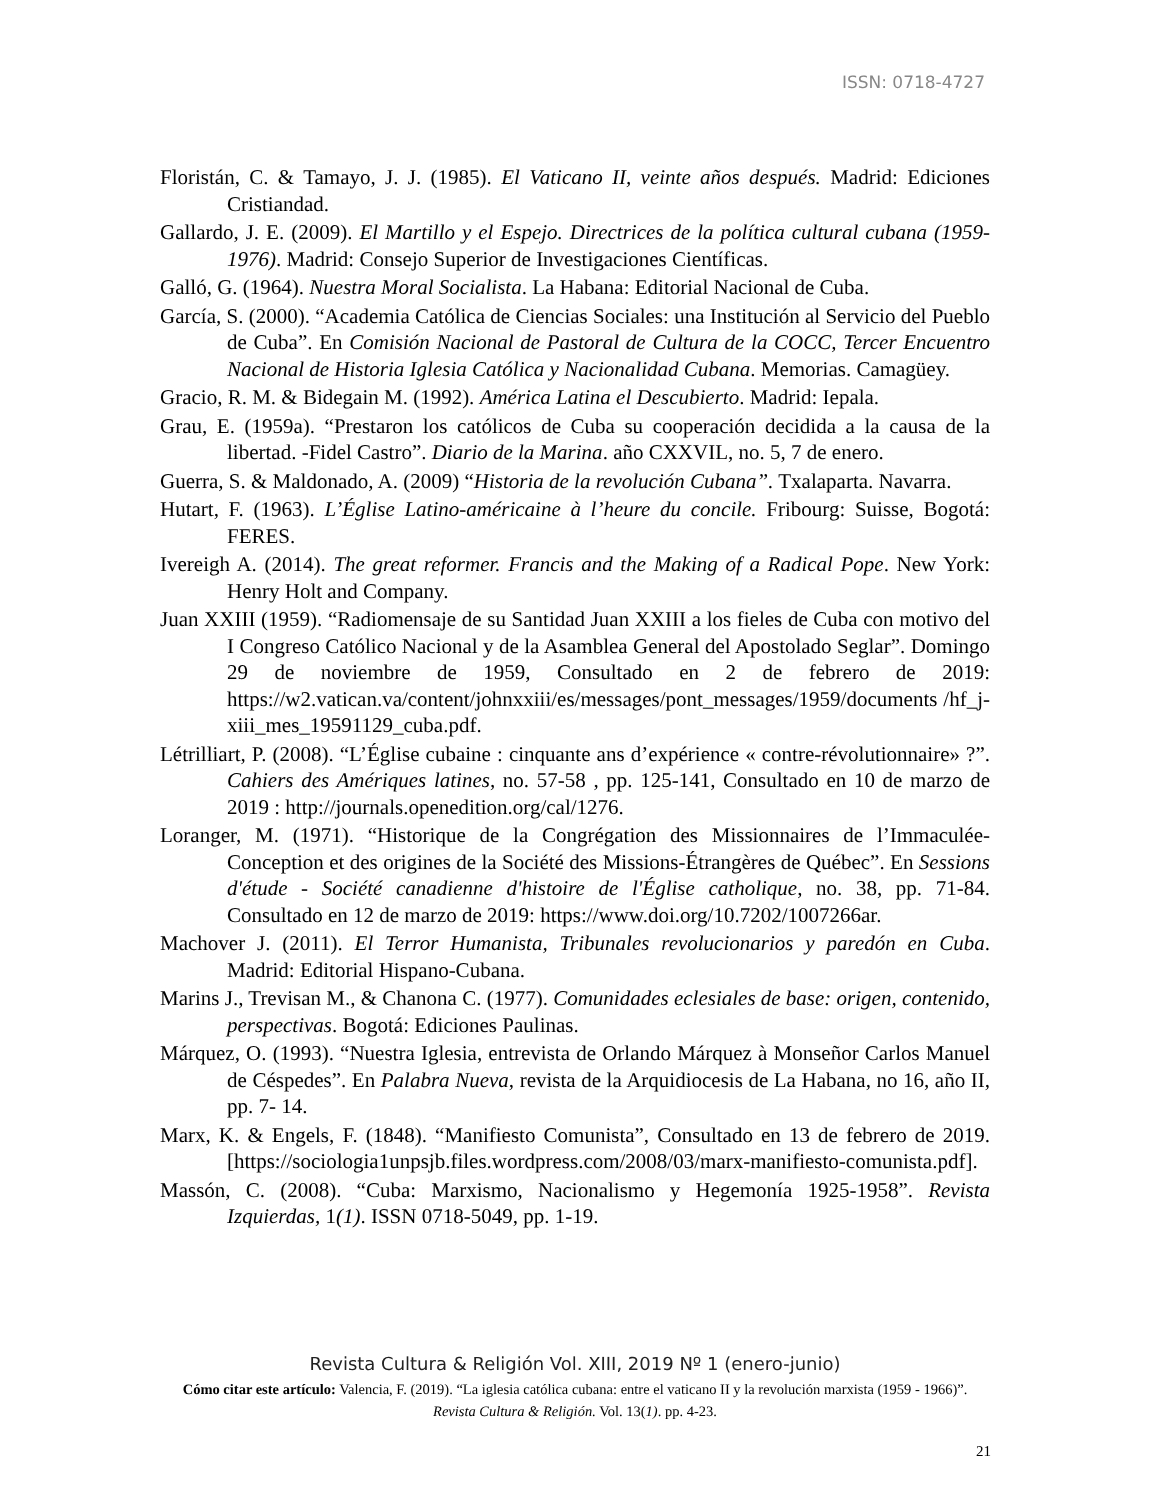ISSN: 0718-4727
Floristán, C. & Tamayo, J. J. (1985). El Vaticano II, veinte años después. Madrid: Ediciones Cristiandad.
Gallardo, J. E. (2009). El Martillo y el Espejo. Directrices de la política cultural cubana (1959-1976). Madrid: Consejo Superior de Investigaciones Científicas.
Galló, G. (1964). Nuestra Moral Socialista. La Habana: Editorial Nacional de Cuba.
García, S. (2000). “Academia Católica de Ciencias Sociales: una Institución al Servicio del Pueblo de Cuba”. En Comisión Nacional de Pastoral de Cultura de la COCC, Tercer Encuentro Nacional de Historia Iglesia Católica y Nacionalidad Cubana. Memorias. Camagüey.
Gracio, R. M. & Bidegain M. (1992). América Latina el Descubierto. Madrid: Iepala.
Grau, E. (1959a). “Prestaron los católicos de Cuba su cooperación decidida a la causa de la libertad. -Fidel Castro”. Diario de la Marina. año CXXVIL, no. 5, 7 de enero.
Guerra, S. & Maldonado, A. (2009) “Historia de la revolución Cubana”. Txalaparta. Navarra.
Hutart, F. (1963). L’Église Latino-américaine à l’heure du concile. Fribourg: Suisse, Bogotá: FERES.
Ivereigh A. (2014). The great reformer. Francis and the Making of a Radical Pope. New York: Henry Holt and Company.
Juan XXIII (1959). “Radiomensaje de su Santidad Juan XXIII a los fieles de Cuba con motivo del I Congreso Católico Nacional y de la Asamblea General del Apostolado Seglar”. Domingo 29 de noviembre de 1959, Consultado en 2 de febrero de 2019: https://w2.vatican.va/content/johnxxiii/es/messages/pont_messages/1959/documents /hf_j-xiii_mes_19591129_cuba.pdf.
Létrilliart, P. (2008). “L’Église cubaine : cinquante ans d’expérience « contre-révolutionnaire» ?”. Cahiers des Amériques latines, no. 57-58 , pp. 125-141, Consultado en 10 de marzo de 2019 : http://journals.openedition.org/cal/1276.
Loranger, M. (1971). “Historique de la Congrégation des Missionnaires de l’Immaculée-Conception et des origines de la Société des Missions-Étrangères de Québec”. En Sessions d'étude - Société canadienne d'histoire de l'Église catholique, no. 38, pp. 71-84. Consultado en 12 de marzo de 2019: https://www.doi.org/10.7202/1007266ar.
Machover J. (2011). El Terror Humanista, Tribunales revolucionarios y paredón en Cuba. Madrid: Editorial Hispano-Cubana.
Marins J., Trevisan M., & Chanona C. (1977). Comunidades eclesiales de base: origen, contenido, perspectivas. Bogotá: Ediciones Paulinas.
Márquez, O. (1993). “Nuestra Iglesia, entrevista de Orlando Márquez à Monseñor Carlos Manuel de Céspedes”. En Palabra Nueva, revista de la Arquidiocesis de La Habana, no 16, año II, pp. 7- 14.
Marx, K. & Engels, F. (1848). “Manifiesto Comunista”, Consultado en 13 de febrero de 2019.[https://sociologia1unpsjb.files.wordpress.com/2008/03/marx-manifiesto-comunista.pdf].
Massón, C. (2008). “Cuba: Marxismo, Nacionalismo y Hegemonía 1925-1958”. Revista Izquierdas, 1(1). ISSN 0718-5049, pp. 1-19.
Revista Cultura & Religión Vol. XIII, 2019 Nº 1 (enero-junio)
Cómo citar este artículo: Valencia, F. (2019). “La iglesia católica cubana: entre el vaticano II y la revolución marxista (1959 - 1966)”. Revista Cultura & Religión. Vol. 13(1). pp. 4-23.
21